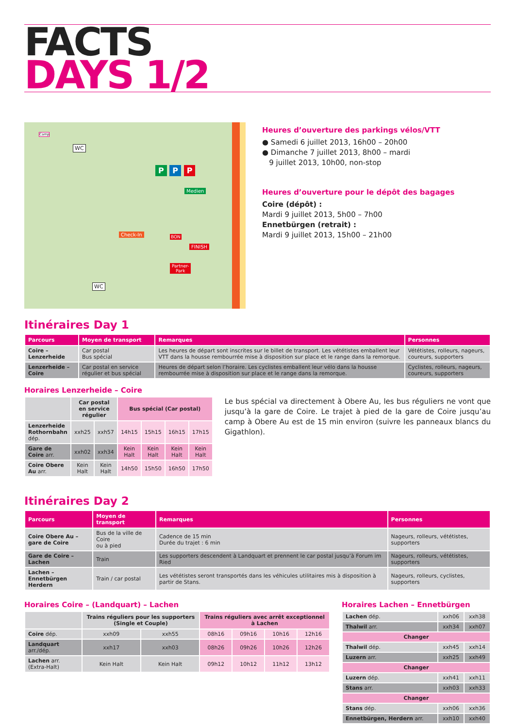FACTS
DAYS 1/2
P P P
Medien
Check-In
FINISH
Partner-
Park
WC
WC
Camp
BON
Heures d’ouverture des parkings vélos/VTT
● Samedi 6 juillet 2013, 16h00 – 20h00
● Dimanche 7 juillet 2013, 8h00 – mardi
9 juillet 2013, 10h00, non-stop
Heures d’ouverture pour le dépôt des bagages
Coire (dépôt) :
Mardi 9 juillet 2013, 5h00 – 7h00
Ennetbürgen (retrait) :
Mardi 9 juillet 2013, 15h00 – 21h00
Itinéraires Day 1
| Parcours | Moyen de transport | Remarques | Personnes |
| --- | --- | --- | --- |
| Coire – Lenzerheide | Car postal Bus spécial | Les heures de départ sont inscrites sur le billet de transport. Les vététistes emballent leur VTT dans la housse rembourrée mise à disposition sur place et le range dans la remorque. | Vététistes, rolleurs, nageurs, coureurs, supporters |
| Lenzerheide – Coire | Car postal en service régulier et bus spécial | Heures de départ selon l’horaire. Les cyclistes emballent leur vélo dans la housse rembourrée mise à disposition sur place et le range dans la remorque. | Cyclistes, rolleurs, nageurs, coureurs, supporters |
Horaires Lenzerheide – Coire
| | Car postal en service régulier | | Bus spécial (Car postal) | | | |
| --- | --- | --- | --- | --- | --- | --- |
| Lenzerheide Rothornbahn dép. | xxh25 | xxh57 | 14h15 | 15h15 | 16h15 | 17h15 |
| Gare de Coire arr. | xxh02 | xxh34 | Kein Halt | Kein Halt | Kein Halt | Kein Halt |
| Coire Obere Au arr. | Kein Halt | Kein Halt | 14h50 | 15h50 | 16h50 | 17h50 |
Le bus spécial va directement à Obere Au, les bus réguliers ne vont que jusqu’à la gare de Coire. Le trajet à pied de la gare de Coire jusqu’au camp à Obere Au est de 15 min environ (suivre les panneaux blancs du Gigathlon).
Itinéraires Day 2
| Parcours | Moyen de transport | Remarques | Personnes |
| --- | --- | --- | --- |
| Coire Obere Au – gare de Coire | Bus de la ville de Coire ou à pied | Cadence de 15 min Durée du trajet : 6 min | Nageurs, rolleurs, vététistes, supporters |
| Gare de Coire – Lachen | Train | Les supporters descendent à Landquart et prennent le car postal jusqu’à Forum im Ried | Nageurs, rolleurs, vététistes, supporters |
| Lachen – Ennetbürgen Herdern | Train / car postal | Les vététistes seront transportés dans les véhicules utilitaires mis à disposition à partir de Stans. | Nageurs, rolleurs, cyclistes, supporters |
Horaires Coire – (Landquart) – Lachen
| | Trains réguliers pour les supporters (Single et Couple) | | Trains réguliers avec arrêt exceptionnel à Lachen | | | |
| --- | --- | --- | --- | --- | --- | --- |
| Coire dép. | xxh09 | xxh55 | 08h16 | 09h16 | 10h16 | 12h16 |
| Landquart arr./dép. | xxh17 | xxh03 | 08h26 | 09h26 | 10h26 | 12h26 |
| Lachen arr. (Extra-Halt) | Kein Halt | Kein Halt | 09h12 | 10h12 | 11h12 | 13h12 |
Horaires Lachen – Ennetbürgen
| Lachen dép. | xxh06 | xxh38 |
| Thalwil arr. | xxh34 | xxh07 |
| Changer | | |
| Thalwil dép. | xxh45 | xxh14 |
| Luzern arr. | xxh25 | xxh49 |
| Changer | | |
| Luzern dép. | xxh41 | xxh11 |
| Stans arr. | xxh03 | xxh33 |
| Changer | | |
| Stans dép. | xxh06 | xxh36 |
| Ennetbürgen, Herdern arr. | xxh10 | xxh40 |